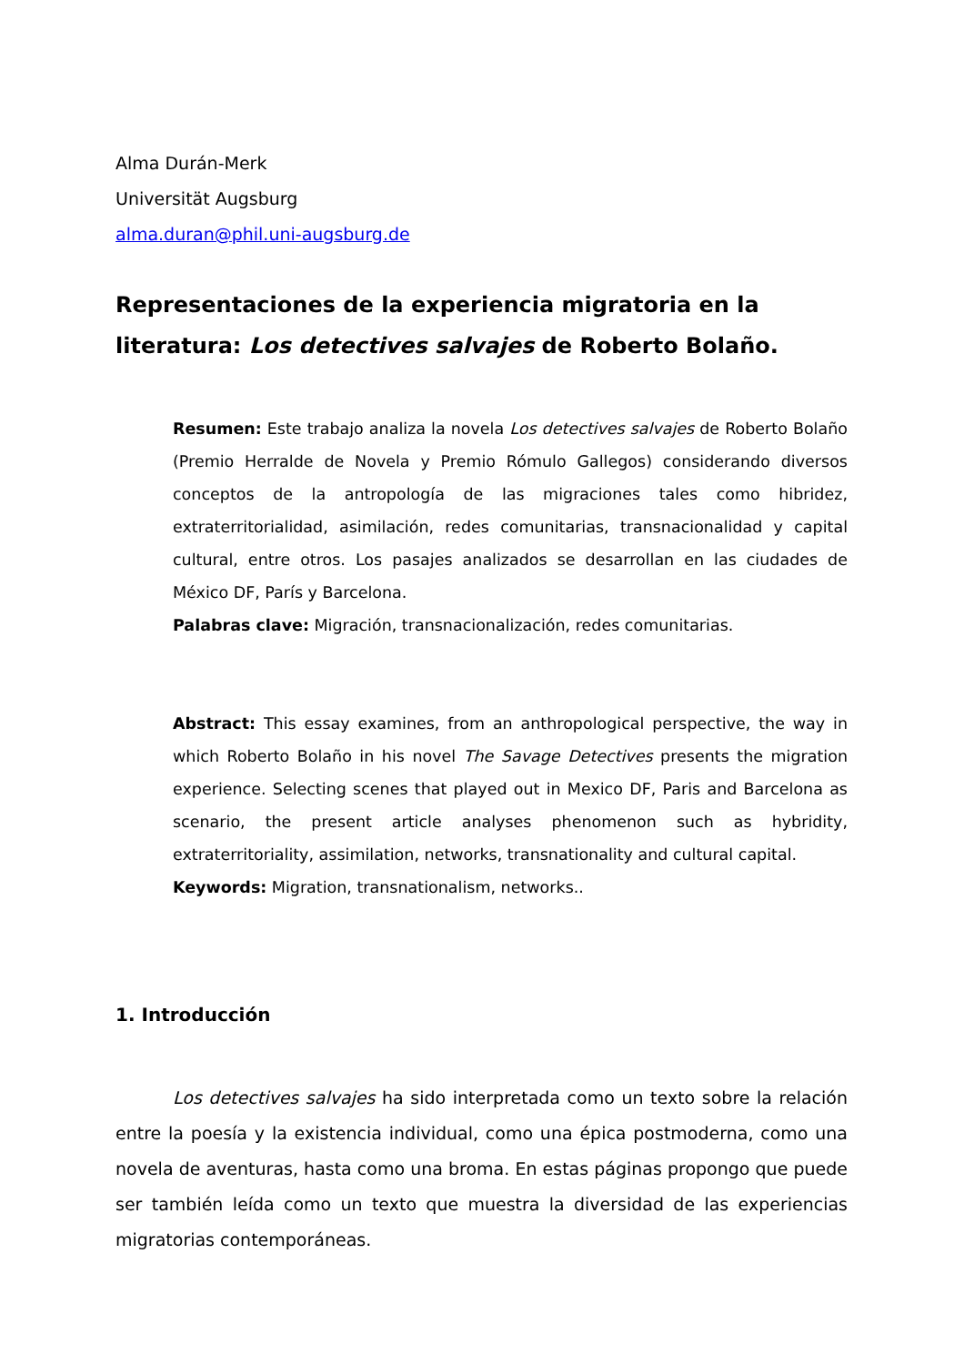Alma Durán-Merk
Universität Augsburg
alma.duran@phil.uni-augsburg.de
Representaciones de la experiencia migratoria en la literatura: Los detectives salvajes de Roberto Bolaño.
Resumen: Este trabajo analiza la novela Los detectives salvajes de Roberto Bolaño (Premio Herralde de Novela y Premio Rómulo Gallegos) considerando diversos conceptos de la antropología de las migraciones tales como hibridez, extraterritorialidad, asimilación, redes comunitarias, transnacionalidad y capital cultural, entre otros. Los pasajes analizados se desarrollan en las ciudades de México DF, París y Barcelona.
Palabras clave: Migración, transnacionalización, redes comunitarias.
Abstract: This essay examines, from an anthropological perspective, the way in which Roberto Bolaño in his novel The Savage Detectives presents the migration experience. Selecting scenes that played out in Mexico DF, Paris and Barcelona as scenario, the present article analyses phenomenon such as hybridity, extraterritoriality, assimilation, networks, transnationality and cultural capital.
Keywords: Migration, transnationalism, networks..
1. Introducción
Los detectives salvajes ha sido interpretada como un texto sobre la relación entre la poesía y la existencia individual, como una épica postmoderna, como una novela de aventuras, hasta como una broma. En estas páginas propongo que puede ser también leída como un texto que muestra la diversidad de las experiencias migratorias contemporáneas.